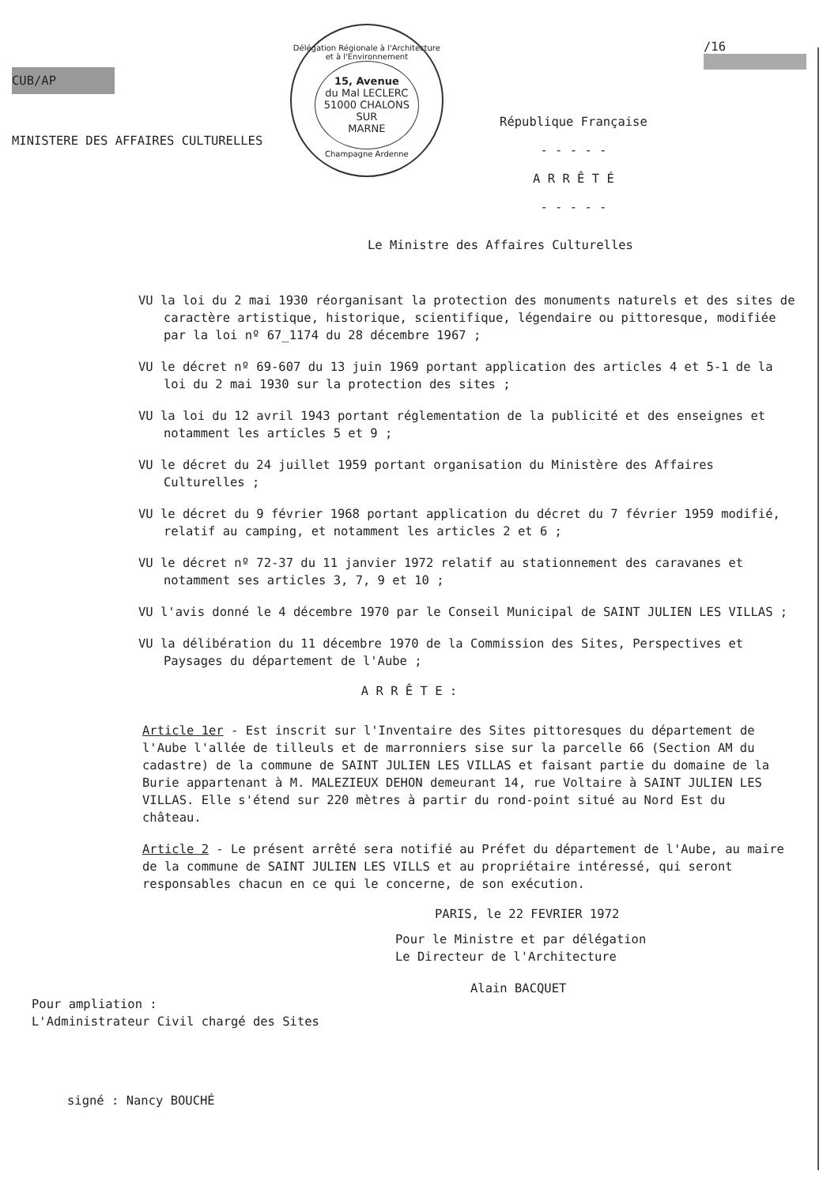CUB/AP
MINISTERE DES AFFAIRES CULTURELLES
Délégation Régionale à l'Architecture et à l'Environnement
15, Avenue
du Mal LECLERC
51000 CHALONS SUR
MARNE
Champagne Ardenne
République Française
- - - - -
A R R Ê T É
- - - - -
/16
Le Ministre des Affaires Culturelles
VU la loi du 2 mai 1930 réorganisant la protection des monuments naturels et des sites de caractère artistique, historique, scientifique, légendaire ou pittoresque, modifiée par la loi nº 67_1174 du 28 décembre 1967 ;
VU le décret nº 69-607 du 13 juin 1969 portant application des articles 4 et 5-1 de la loi du 2 mai 1930 sur la protection des sites ;
VU la loi du 12 avril 1943 portant réglementation de la publicité et des enseignes et notamment les articles 5 et 9 ;
VU le décret du 24 juillet 1959 portant organisation du Ministère des Affaires Culturelles ;
VU le décret du 9 février 1968 portant application du décret du 7 février 1959 modifié, relatif au camping, et notamment les articles 2 et 6 ;
VU le décret nº 72-37 du 11 janvier 1972 relatif au stationnement des caravanes et notamment ses articles 3, 7, 9 et 10 ;
VU l'avis donné le 4 décembre 1970 par le Conseil Municipal de SAINT JULIEN LES VILLAS ;
VU la délibération du 11 décembre 1970 de la Commission des Sites, Perspectives et Paysages du département de l'Aube ;
A R R Ê T E :
Article 1er - Est inscrit sur l'Inventaire des Sites pittoresques du département de l'Aube l'allée de tilleuls et de marronniers sise sur la parcelle 66 (Section AM du cadastre) de la commune de SAINT JULIEN LES VILLAS et faisant partie du domaine de la Burie appartenant à M. MALEZIEUX DEHON demeurant 14, rue Voltaire à SAINT JULIEN LES VILLAS. Elle s'étend sur 220 mètres à partir du rond-point situé au Nord Est du château.
Article 2 - Le présent arrêté sera notifié au Préfet du département de l'Aube, au maire de la commune de SAINT JULIEN LES VILLS et au propriétaire intéressé, qui seront responsables chacun en ce qui le concerne, de son exécution.
PARIS, le 22 FEVRIER 1972
Pour le Ministre et par délégation
Le Directeur de l'Architecture
Alain BACQUET
Pour ampliation :
L'Administrateur Civil chargé des Sites
signé : Nancy BOUCHÉ